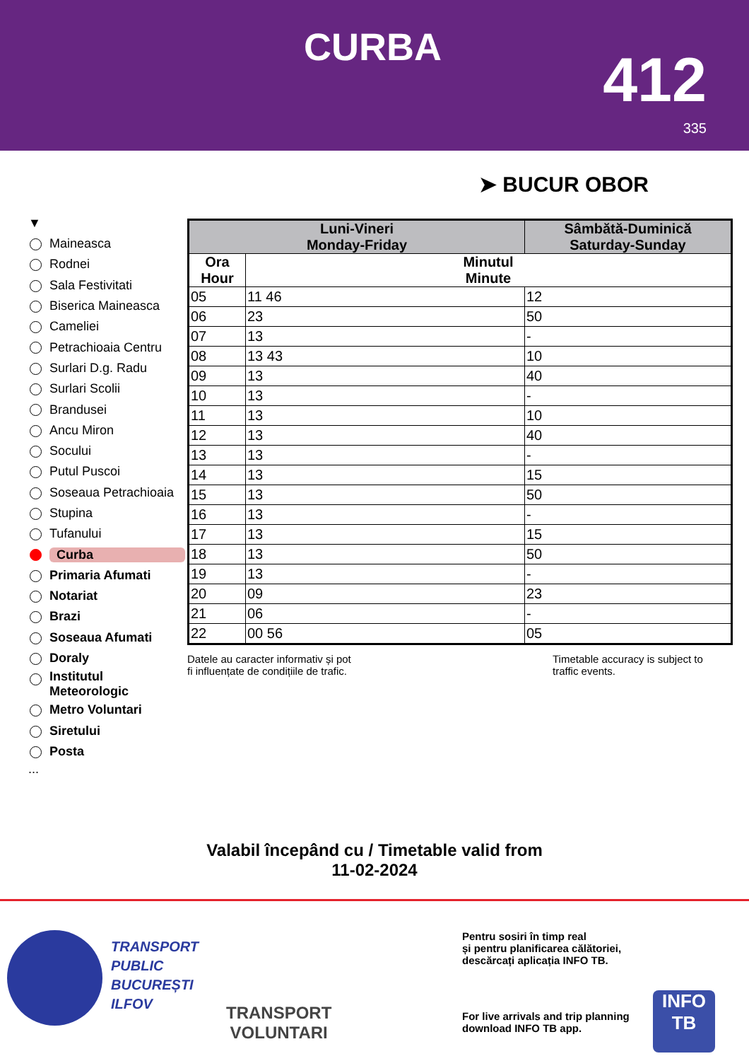CURBA 412
335
➤ BUCUR OBOR
▼
Maineasca
Rodnei
Sala Festivitati
Biserica Maineasca
Cameliei
Petrachioaia Centru
Surlari D.g. Radu
Surlari Scolii
Brandusei
Ancu Miron
Socului
Putul Puscoi
Soseaua Petrachioaia
Stupina
Tufanului
Curba
Primaria Afumati
Notariat
Brazi
Soseaua Afumati
Doraly
Institutul Meteorologic
Metro Voluntari
Siretului
Posta
...
| Luni-Vineri Monday-Friday | | Sâmbătă-Duminică Saturday-Sunday |
| --- | --- | --- |
| Ora Hour | Minutul Minute | |
| 05 | 11 46 | 12 |
| 06 | 23 | 50 |
| 07 | 13 | - |
| 08 | 13 43 | 10 |
| 09 | 13 | 40 |
| 10 | 13 | - |
| 11 | 13 | 10 |
| 12 | 13 | 40 |
| 13 | 13 | - |
| 14 | 13 | 15 |
| 15 | 13 | 50 |
| 16 | 13 | - |
| 17 | 13 | 15 |
| 18 | 13 | 50 |
| 19 | 13 | - |
| 20 | 09 | 23 |
| 21 | 06 | - |
| 22 | 00 56 | 05 |
Datele au caracter informativ și pot
fi influențate de condițiile de trafic.
Timetable accuracy is subject to
traffic events.
Valabil începând cu / Timetable valid from
11-02-2024
TRANSPORT
PUBLIC
BUCUREȘTI
ILFOV
TRANSPORT
VOLUNTARI
Pentru sosiri în timp real
și pentru planificarea călătoriei,
descărcați aplicația INFO TB.
For live arrivals and trip planning
download INFO TB app.
INFO
TB